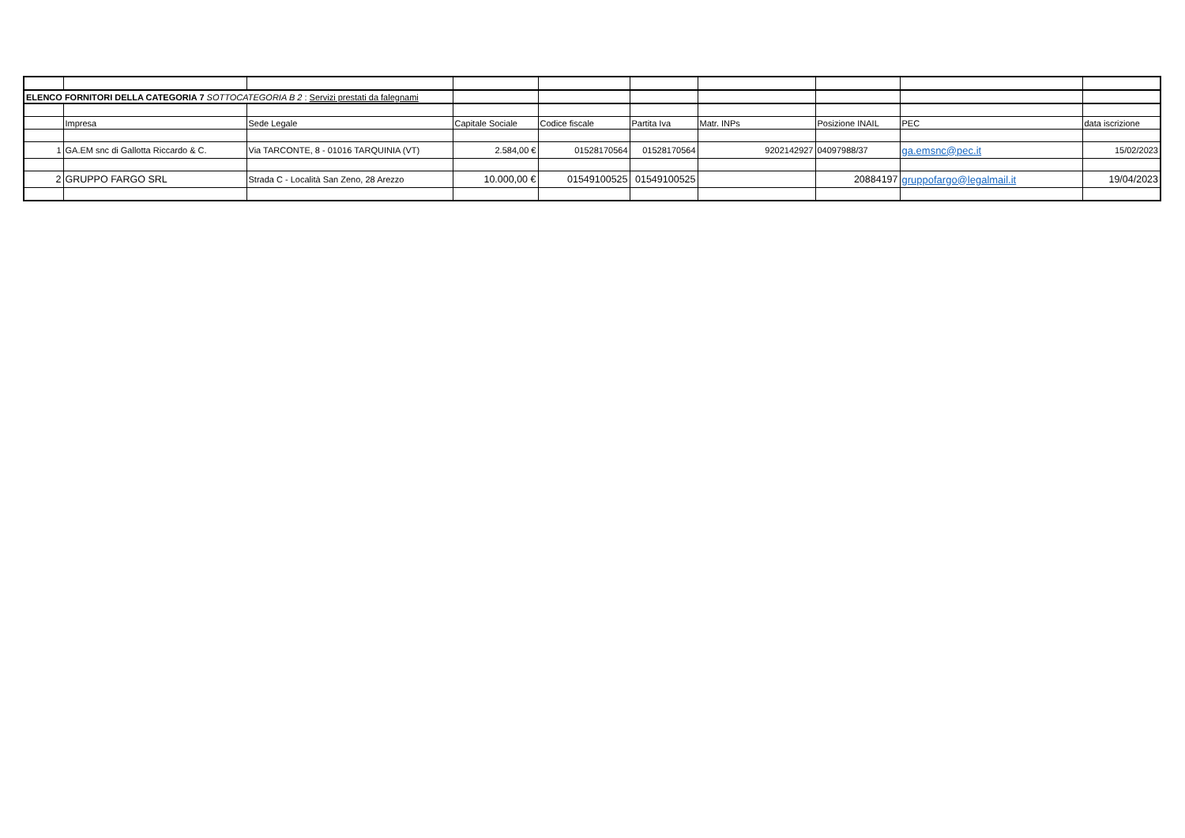| ELENCO FORNITORI DELLA CATEGORIA 7 SOTTOCATEGORIA B 2 : Servizi prestati da falegnami | | | | | | | | | |
| | Impresa | Sede Legale | Capitale Sociale | Codice fiscale | Partita Iva | Matr. INPs | Posizione INAIL | PEC | data iscrizione |
| 1 | GA.EM snc di Gallotta Riccardo & C. | Via TARCONTE, 8 - 01016 TARQUINIA (VT) | 2.584,00 € | 01528170564 | 01528170564 | 9202142927 | 04097988/37 | ga.emsnc@pec.it | 15/02/2023 |
| 2 | GRUPPO FARGO SRL | Strada C - Località San Zeno, 28 Arezzo | 10.000,00 € | 01549100525 | 01549100525 | | 20884197 | gruppofargo@legalmail.it | 19/04/2023 |